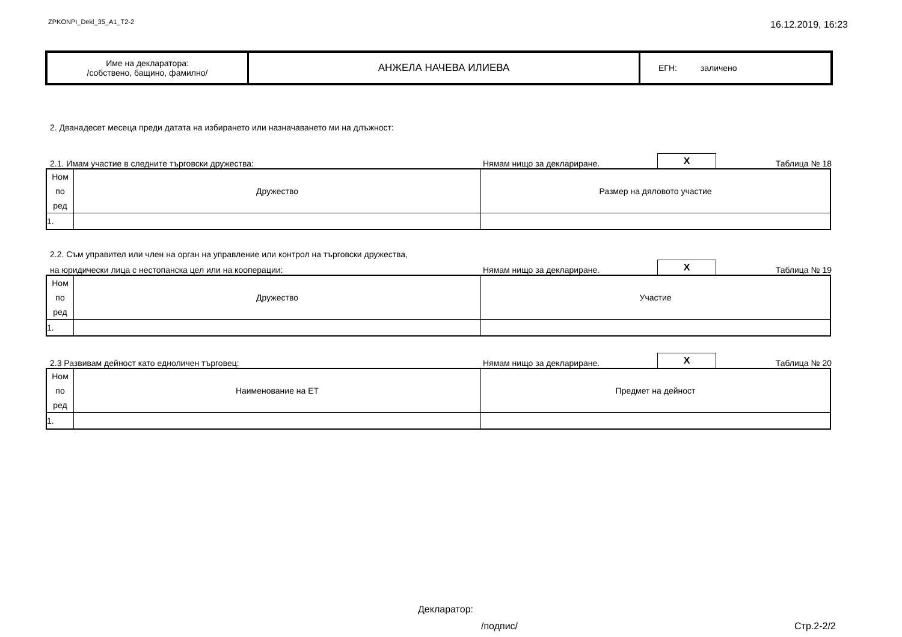ZPKONPI_Dekl_35_A1_T2-2 16.12.2019, 16:23
| Име на декларатора: /собствено, бащино, фамилно/ | АНЖЕЛА НАЧЕВА ИЛИЕВА | ЕГН: заличено |
2. Дванадесет месеца преди датата на избирането или назначаването ми на длъжност:
2.1. Имам участие в следните търговски дружества: Нямам нищо за деклариране. X Таблица № 18
| Ном по ред | Дружество | Размер на дяловото участие |
| 1. | | |
2.2. Съм управител или член на орган на управление или контрол на търговски дружества,
на юридически лица с нестопанска цел или на кооперации: Нямам нищо за деклариране. X Таблица № 19
| Ном по ред | Дружество | Участие |
| 1. | | |
2.3 Развивам дейност като едноличен търговец: Нямам нищо за деклариране. X Таблица № 20
| Ном по ред | Наименование на ЕТ | Предмет на дейност |
| 1. | | |
Декларатор:
/подпис/ Стр.2-2/2